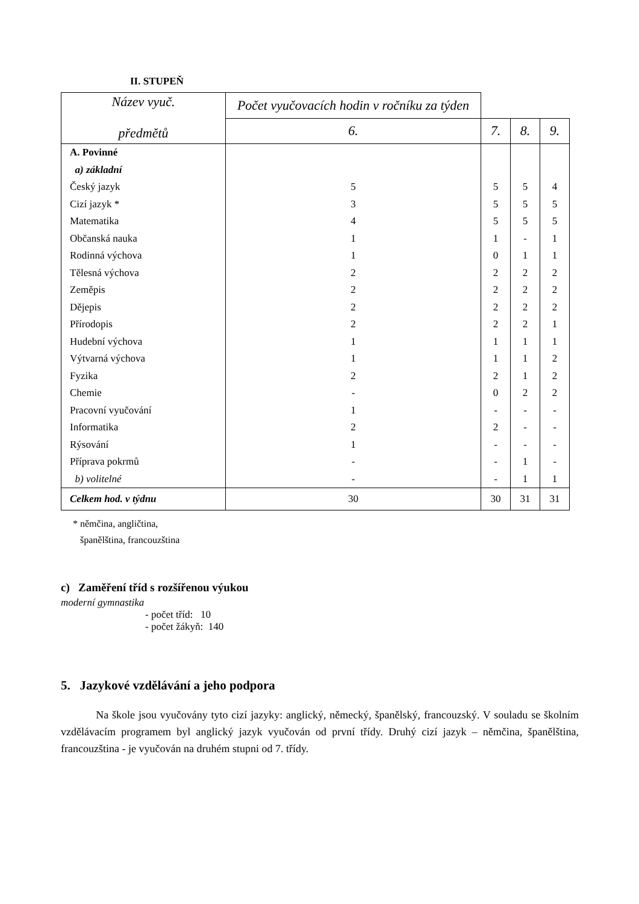II. STUPEŇ
| Název vyuč. předmětů | Počet vyučovacích hodin v ročníku za týden | | | |
| --- | --- | --- | --- | --- |
| | 6. | 7. | 8. | 9. |
| A. Povinné | | | | |
| a) základní | | | | |
| Český jazyk | 5 | 5 | 5 | 4 |
| Cizí jazyk * | 3 | 5 | 5 | 5 |
| Matematika | 4 | 5 | 5 | 5 |
| Občanská nauka | 1 | 1 | - | 1 |
| Rodinná výchova | 1 | 0 | 1 | 1 |
| Tělesná výchova | 2 | 2 | 2 | 2 |
| Zeměpis | 2 | 2 | 2 | 2 |
| Dějepis | 2 | 2 | 2 | 2 |
| Přírodopis | 2 | 2 | 2 | 1 |
| Hudební výchova | 1 | 1 | 1 | 1 |
| Výtvarná výchova | 1 | 1 | 1 | 2 |
| Fyzika | 2 | 2 | 1 | 2 |
| Chemie | - | 0 | 2 | 2 |
| Pracovní vyučování | 1 | - | - | - |
| Informatika | 2 | 2 | - | - |
| Rýsování | 1 | - | - | - |
| Příprava pokrmů | - | - | 1 | - |
| b) volitelné | - | - | 1 | 1 |
| Celkem hod. v týdnu | 30 | 30 | 31 | 31 |
* němčina, angličtina,
španělština, francouzština
c) Zaměření tříd s rozšířenou výukou
moderní gymnastika
- počet tříd: 10
- počet žákyň: 140
5. Jazykové vzdělávání a jeho podpora
Na škole jsou vyučovány tyto cizí jazyky: anglický, německý, španělský, francouzský. V souladu se školním vzdělávacím programem byl anglický jazyk vyučován od první třídy. Druhý cizí jazyk – němčina, španělština, francouzština - je vyučován na druhém stupni od 7. třídy.